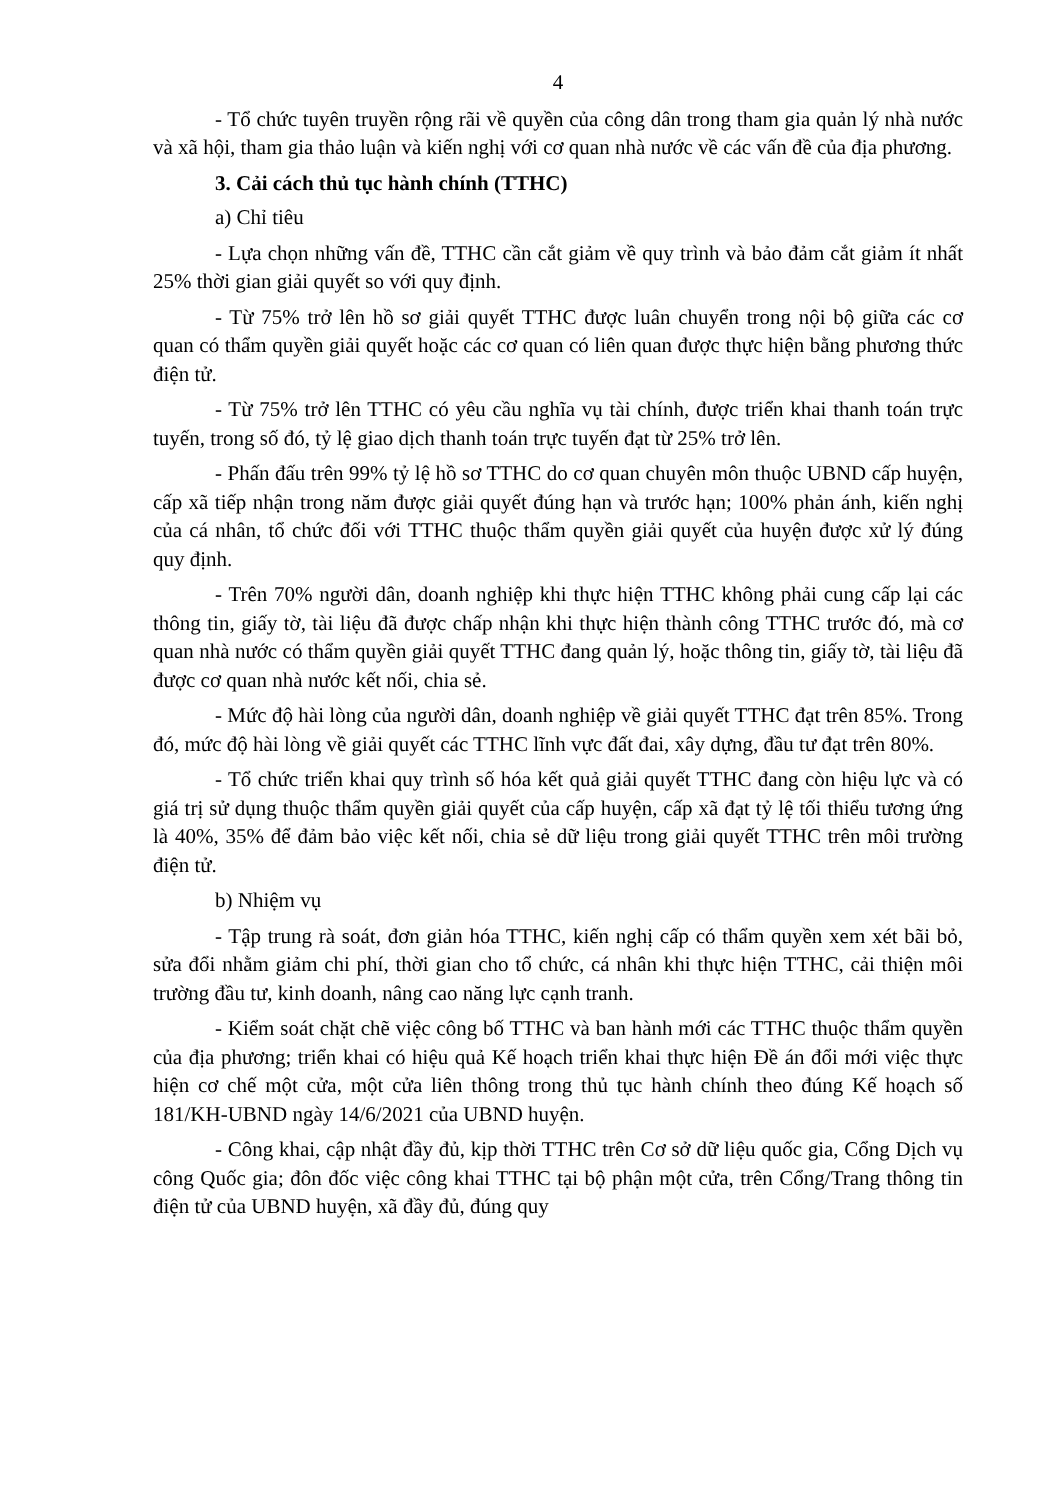4
- Tổ chức tuyên truyền rộng rãi về quyền của công dân trong tham gia quản lý nhà nước và xã hội, tham gia thảo luận và kiến nghị với cơ quan nhà nước về các vấn đề của địa phương.
3. Cải cách thủ tục hành chính (TTHC)
a) Chỉ tiêu
- Lựa chọn những vấn đề, TTHC cần cắt giảm về quy trình và bảo đảm cắt giảm ít nhất 25% thời gian giải quyết so với quy định.
- Từ 75% trở lên hồ sơ giải quyết TTHC được luân chuyển trong nội bộ giữa các cơ quan có thẩm quyền giải quyết hoặc các cơ quan có liên quan được thực hiện bằng phương thức điện tử.
- Từ 75% trở lên TTHC có yêu cầu nghĩa vụ tài chính, được triển khai thanh toán trực tuyến, trong số đó, tỷ lệ giao dịch thanh toán trực tuyến đạt từ 25% trở lên.
- Phấn đấu trên 99% tỷ lệ hồ sơ TTHC do cơ quan chuyên môn thuộc UBND cấp huyện, cấp xã tiếp nhận trong năm được giải quyết đúng hạn và trước hạn; 100% phản ánh, kiến nghị của cá nhân, tổ chức đối với TTHC thuộc thẩm quyền giải quyết của huyện được xử lý đúng quy định.
- Trên 70% người dân, doanh nghiệp khi thực hiện TTHC không phải cung cấp lại các thông tin, giấy tờ, tài liệu đã được chấp nhận khi thực hiện thành công TTHC trước đó, mà cơ quan nhà nước có thẩm quyền giải quyết TTHC đang quản lý, hoặc thông tin, giấy tờ, tài liệu đã được cơ quan nhà nước kết nối, chia sẻ.
- Mức độ hài lòng của người dân, doanh nghiệp về giải quyết TTHC đạt trên 85%. Trong đó, mức độ hài lòng về giải quyết các TTHC lĩnh vực đất đai, xây dựng, đầu tư đạt trên 80%.
- Tổ chức triển khai quy trình số hóa kết quả giải quyết TTHC đang còn hiệu lực và có giá trị sử dụng thuộc thẩm quyền giải quyết của cấp huyện, cấp xã đạt tỷ lệ tối thiểu tương ứng là 40%, 35% để đảm bảo việc kết nối, chia sẻ dữ liệu trong giải quyết TTHC trên môi trường điện tử.
b) Nhiệm vụ
- Tập trung rà soát, đơn giản hóa TTHC, kiến nghị cấp có thẩm quyền xem xét bãi bỏ, sửa đổi nhằm giảm chi phí, thời gian cho tổ chức, cá nhân khi thực hiện TTHC, cải thiện môi trường đầu tư, kinh doanh, nâng cao năng lực cạnh tranh.
- Kiểm soát chặt chẽ việc công bố TTHC và ban hành mới các TTHC thuộc thẩm quyền của địa phương; triển khai có hiệu quả Kế hoạch triển khai thực hiện Đề án đổi mới việc thực hiện cơ chế một cửa, một cửa liên thông trong thủ tục hành chính theo đúng Kế hoạch số 181/KH-UBND ngày 14/6/2021 của UBND huyện.
- Công khai, cập nhật đầy đủ, kịp thời TTHC trên Cơ sở dữ liệu quốc gia, Cổng Dịch vụ công Quốc gia; đôn đốc việc công khai TTHC tại bộ phận một cửa, trên Cổng/Trang thông tin điện tử của UBND huyện, xã đầy đủ, đúng quy